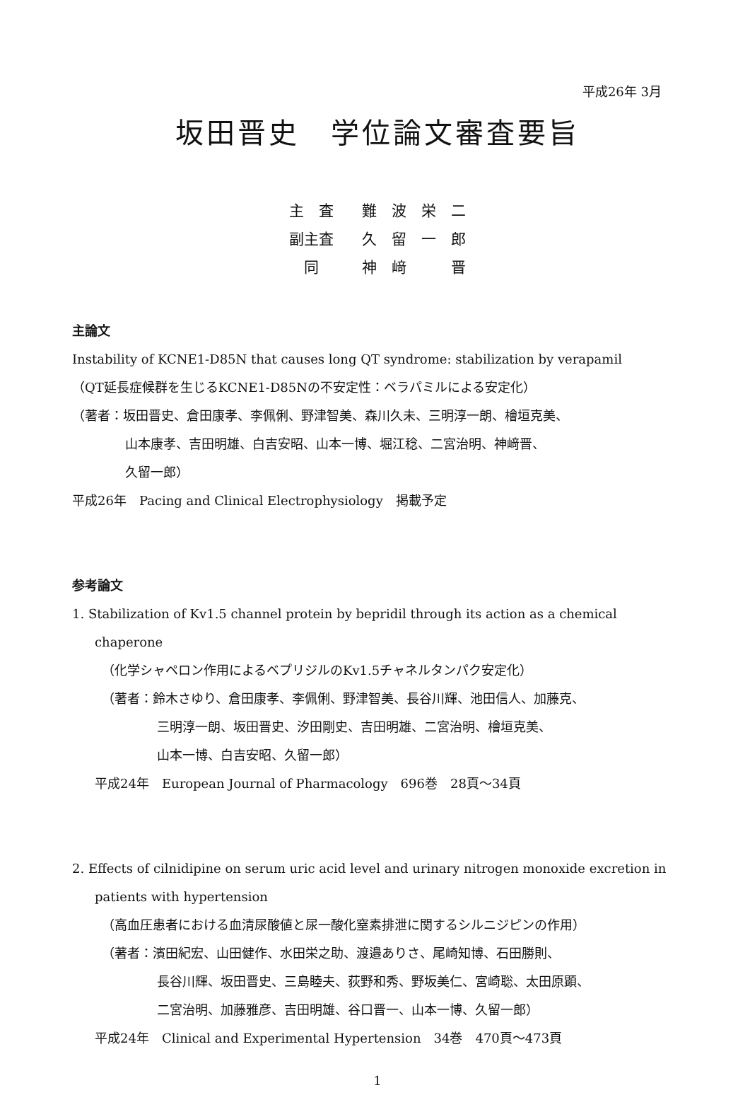平成26年 3月
坂田晋史　学位論文審査要旨
| 主 査 | 難 波 栄 二 |
| 副主査 | 久 留 一 郎 |
| 同 | 神 﨑 晋 |
主論文
Instability of KCNE1-D85N that causes long QT syndrome: stabilization by verapamil
（QT延長症候群を生じるKCNE1-D85Nの不安定性：ベラパミルによる安定化）
（著者：坂田晋史、倉田康孝、李佩俐、野津智美、森川久未、三明淳一朗、檜垣克美、
山本康孝、吉田明雄、白吉安昭、山本一博、堀江稔、二宮治明、神﨑晋、
久留一郎）
平成26年　Pacing and Clinical Electrophysiology　掲載予定
参考論文
1. Stabilization of Kv1.5 channel protein by bepridil through its action as a chemical chaperone
（化学シャペロン作用によるベプリジルのKv1.5チャネルタンパク安定化）
（著者：鈴木さゆり、倉田康孝、李佩俐、野津智美、長谷川輝、池田信人、加藤克、
三明淳一朗、坂田晋史、汐田剛史、吉田明雄、二宮治明、檜垣克美、
山本一博、白吉安昭、久留一郎）
平成24年　European Journal of Pharmacology　696巻　28頁～34頁
2. Effects of cilnidipine on serum uric acid level and urinary nitrogen monoxide excretion in patients with hypertension
（高血圧患者における血清尿酸値と尿一酸化窒素排泄に関するシルニジピンの作用）
（著者：濱田紀宏、山田健作、水田栄之助、渡邉ありさ、尾崎知博、石田勝則、
長谷川輝、坂田晋史、三島睦夫、荻野和秀、野坂美仁、宮崎聡、太田原顕、
二宮治明、加藤雅彦、吉田明雄、谷口晋一、山本一博、久留一郎）
平成24年　Clinical and Experimental Hypertension　34巻　470頁～473頁
1